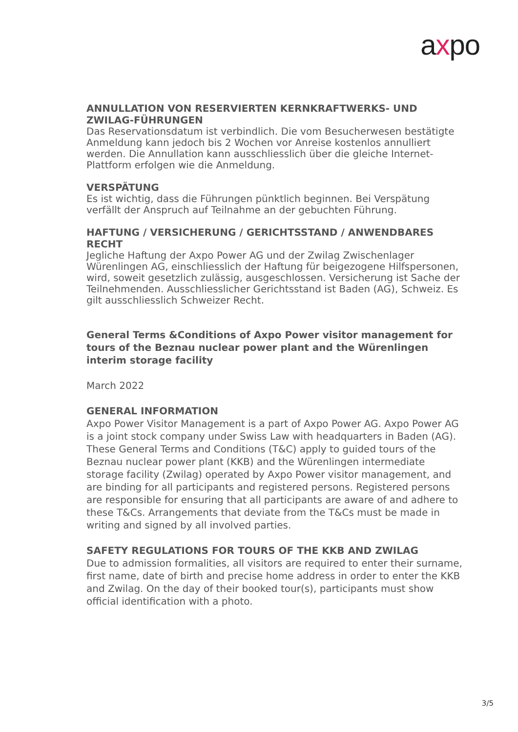axpo
ANNULLATION VON RESERVIERTEN KERNKRAFTWERKS- UND ZWILAG-FÜHRUNGEN
Das Reservationsdatum ist verbindlich. Die vom Besucherwesen bestätigte Anmeldung kann jedoch bis 2 Wochen vor Anreise kostenlos annulliert werden. Die Annullation kann ausschliesslich über die gleiche Internet-Plattform erfolgen wie die Anmeldung.
VERSPÄTUNG
Es ist wichtig, dass die Führungen pünktlich beginnen. Bei Verspätung verfällt der Anspruch auf Teilnahme an der gebuchten Führung.
HAFTUNG / VERSICHERUNG / GERICHTSSTAND / ANWEND­BARES RECHT
Jegliche Haftung der Axpo Power AG und der Zwilag Zwischenlager Würenlingen AG, einschliesslich der Haftung für beigezogene Hilfspersonen, wird, soweit gesetzlich zulässig, ausgeschlossen. Versicherung ist Sache der Teilnehmenden. Ausschliesslicher Gerichtsstand ist Baden (AG), Schweiz. Es gilt ausschliesslich Schweizer Recht.
General Terms &Conditions of Axpo Power visitor management for tours of the Beznau nuclear power plant and the Würenlingen interim storage facility
March 2022
GENERAL INFORMATION
Axpo Power Visitor Management is a part of Axpo Power AG. Axpo Power AG is a joint stock company under Swiss Law with headquarters in Baden (AG).
These General Terms and Conditions (T&C) apply to guided tours of the Beznau nuclear power plant (KKB) and the Würenlingen intermediate storage facility (Zwilag) operated by Axpo Power visitor management, and are binding for all participants and registered persons. Registered persons are responsible for ensuring that all participants are aware of and adhere to these T&Cs. Arrangements that deviate from the T&Cs must be made in writing and signed by all involved parties.
SAFETY REGULATIONS FOR TOURS OF THE KKB AND ZWILAG
Due to admission formalities, all visitors are required to enter their surname, first name, date of birth and precise home address in order to enter the KKB and Zwilag. On the day of their booked tour(s), participants must show official identification with a photo.
3/5